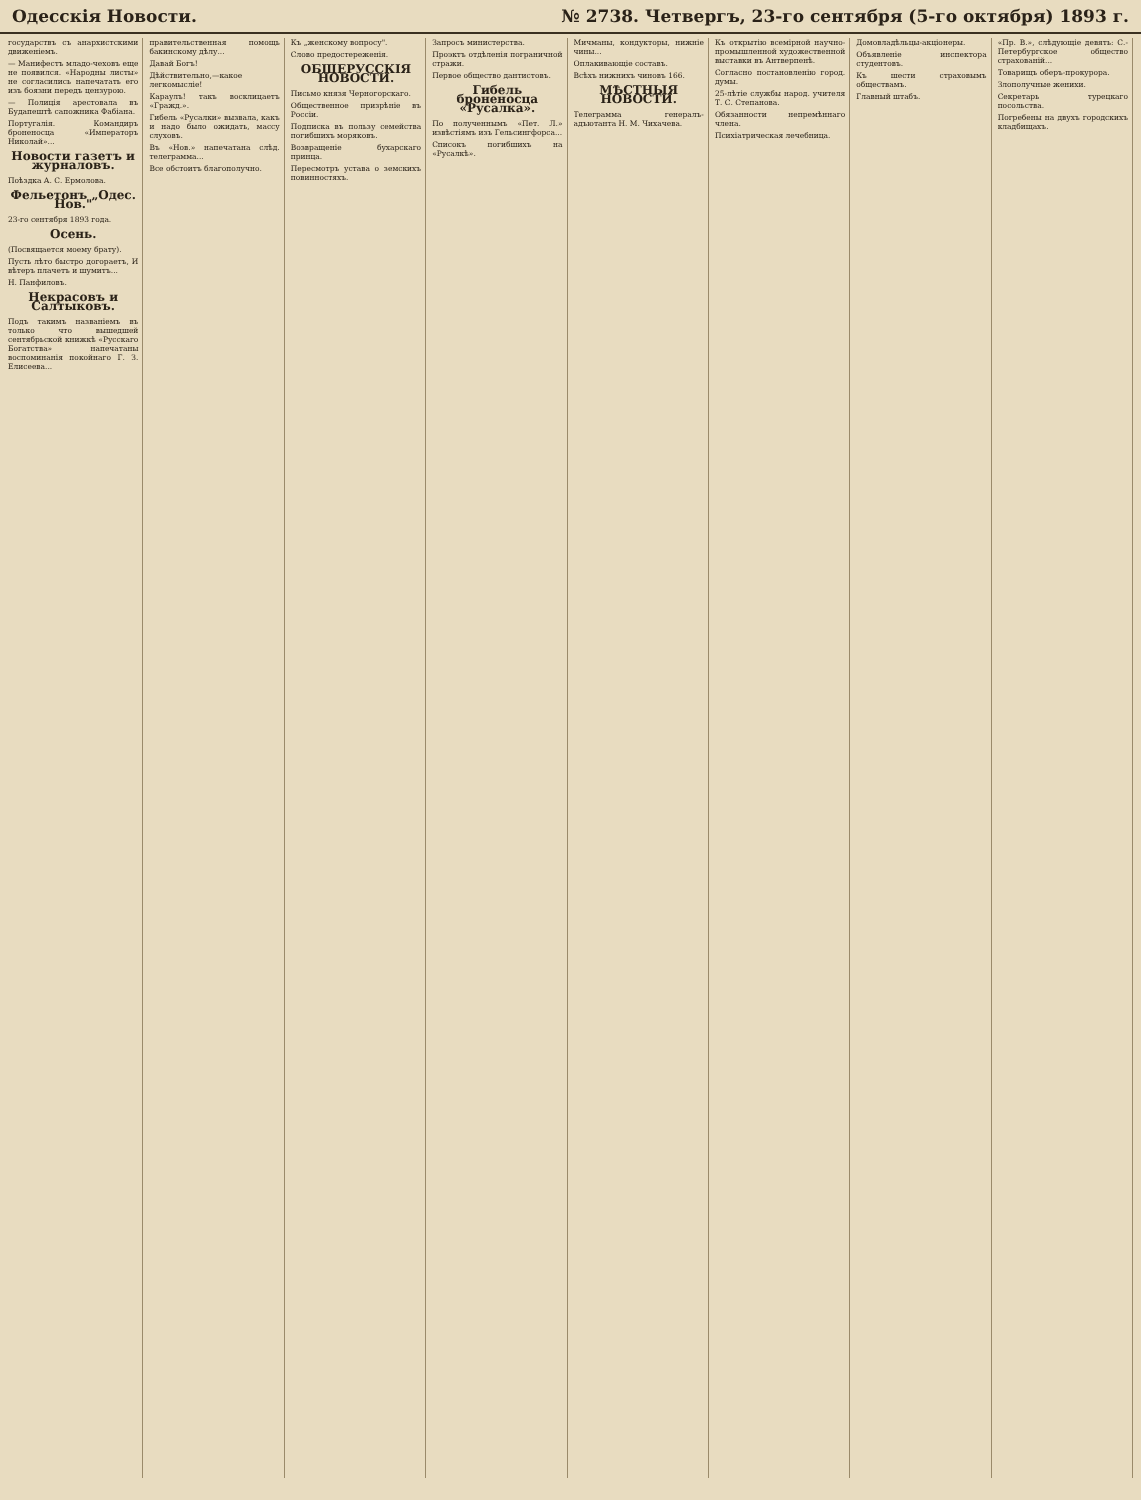Одесскія Новости. № 2738. Четвергъ, 23-го сентября (5-го октября) 1893 г.
государствъ съ анархистскими движеніемъ.
— Манифестъ младо-чеховъ еще не появился. «Народны листы» не согласились напечатать его изъ боязни передъ цензурою.
— Полиція арестовала въ Будапештѣ сапожника Фабіана.
Португалія. Командиръ броненосца «Императоръ Николай»...
Новости газетъ и журналовъ.
Поѣздка А. С. Ермолова.
Фельетонъ „Одес. Нов."
23-го сентября 1893 года.
Осень.
(Посвящается моему брату).
Пусть лѣто быстро догораетъ, И вѣтеръ плачетъ и шумитъ...
Н. Панфиловъ.
Некрасовъ и Салтыковъ.
Подъ такимъ названіемъ въ только что вышедшей сентябрьской книжкѣ «Русскаго Богатства» напечатаны воспоминанія покойнаго Г. З. Елисеева...
правительственная помощь бакинскому дѣлу...
Давай Богъ!
Дѣйствительно,—какое легкомысліе!
Караулъ! такъ восклицаетъ «Гражд.».
Гибель «Русалки» вызвала, какъ и надо было ожидать, массу слуховъ.
Въ «Нов.» напечатана слѣд. телеграмма...
Все обстоитъ благополучно.
Къ „женскому вопросу".
Слово предостереженія.
ОБЩЕРУССКІЯ НОВОСТИ.
Письмо князя Черногорскаго.
Общественное призрѣніе въ Россіи.
Подписка въ пользу семейства погибшихъ моряковъ.
Возвращеніе бухарскаго принца.
Пересмотръ устава о земскихъ повинностяхъ.
Запросъ министерства.
Проэктъ отдѣленія пограничной стражи.
Первое общество дантистовъ.
Гибель броненосца «Русалка».
По полученнымъ «Пет. Л.» извѣстіямъ изъ Гельсингфорса...
Списокъ погибшихъ на «Русалкѣ».
Мичманы, кондукторы, нижніе чины...
Оплакивающіе составъ.
Всѣхъ нижнихъ чиновъ 166.
МѢСТНЫЯ НОВОСТИ.
Телеграмма генералъ-адъютанта Н. М. Чихачева.
Къ открытію всемірной научно-промышленной художественной выставки въ Антверпенѣ.
Согласно постановленію город. думы.
25-лѣтіе службы народ. учителя Т. С. Степанова.
Обязанности непремѣннаго члена.
Психіатрическая лечебница.
Домовладѣльцы-акціонеры.
Объявленіе инспектора студентовъ.
Къ шести страховымъ обществамъ.
Главный штабъ.
«Пр. В.», слѣдующіе девять: С.-Петербургское общество страхованій...
Товарищъ оберъ-прокурора.
Злополучные женихи.
Секретарь турецкаго посольства.
Погребены на двухъ городскихъ кладбищахъ.